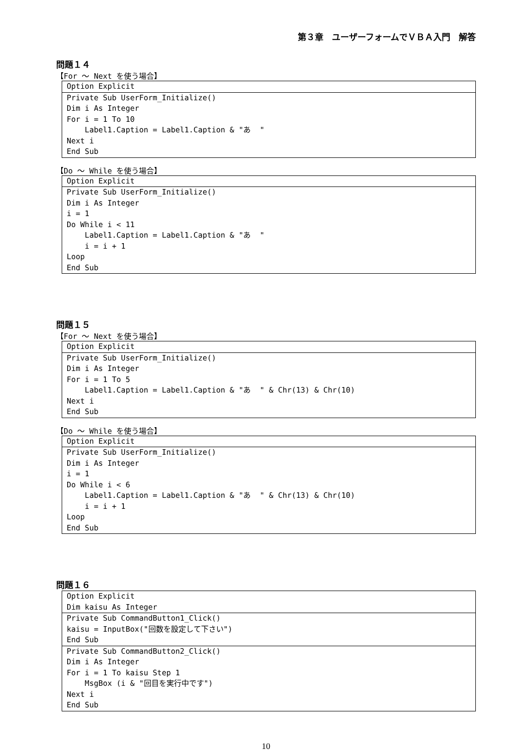第３章　ユーザーフォームでＶＢＡ入門　解答
問題１４
【For ～ Next を使う場合】
Option Explicit
Private Sub UserForm_Initialize() Dim i As Integer For i = 1 To 10 Label1.Caption = Label1.Caption & "あ " Next i End Sub
【Do ～ While を使う場合】
Option Explicit
Private Sub UserForm_Initialize() Dim i As Integer i = 1 Do While i < 11 Label1.Caption = Label1.Caption & "あ " i = i + 1 Loop End Sub
問題１５
【For ～ Next を使う場合】
Option Explicit
Private Sub UserForm_Initialize() Dim i As Integer For i = 1 To 5 Label1.Caption = Label1.Caption & "あ " & Chr(13) & Chr(10) Next i End Sub
【Do ～ While を使う場合】
Option Explicit
Private Sub UserForm_Initialize() Dim i As Integer i = 1 Do While i < 6 Label1.Caption = Label1.Caption & "あ " & Chr(13) & Chr(10) i = i + 1 Loop End Sub
問題１６
Option Explicit Dim kaisu As Integer
Private Sub CommandButton1_Click() kaisu = InputBox("回数を設定して下さい") End Sub
Private Sub CommandButton2_Click() Dim i As Integer For i = 1 To kaisu Step 1 MsgBox (i & "回目を実行中です") Next i End Sub
10